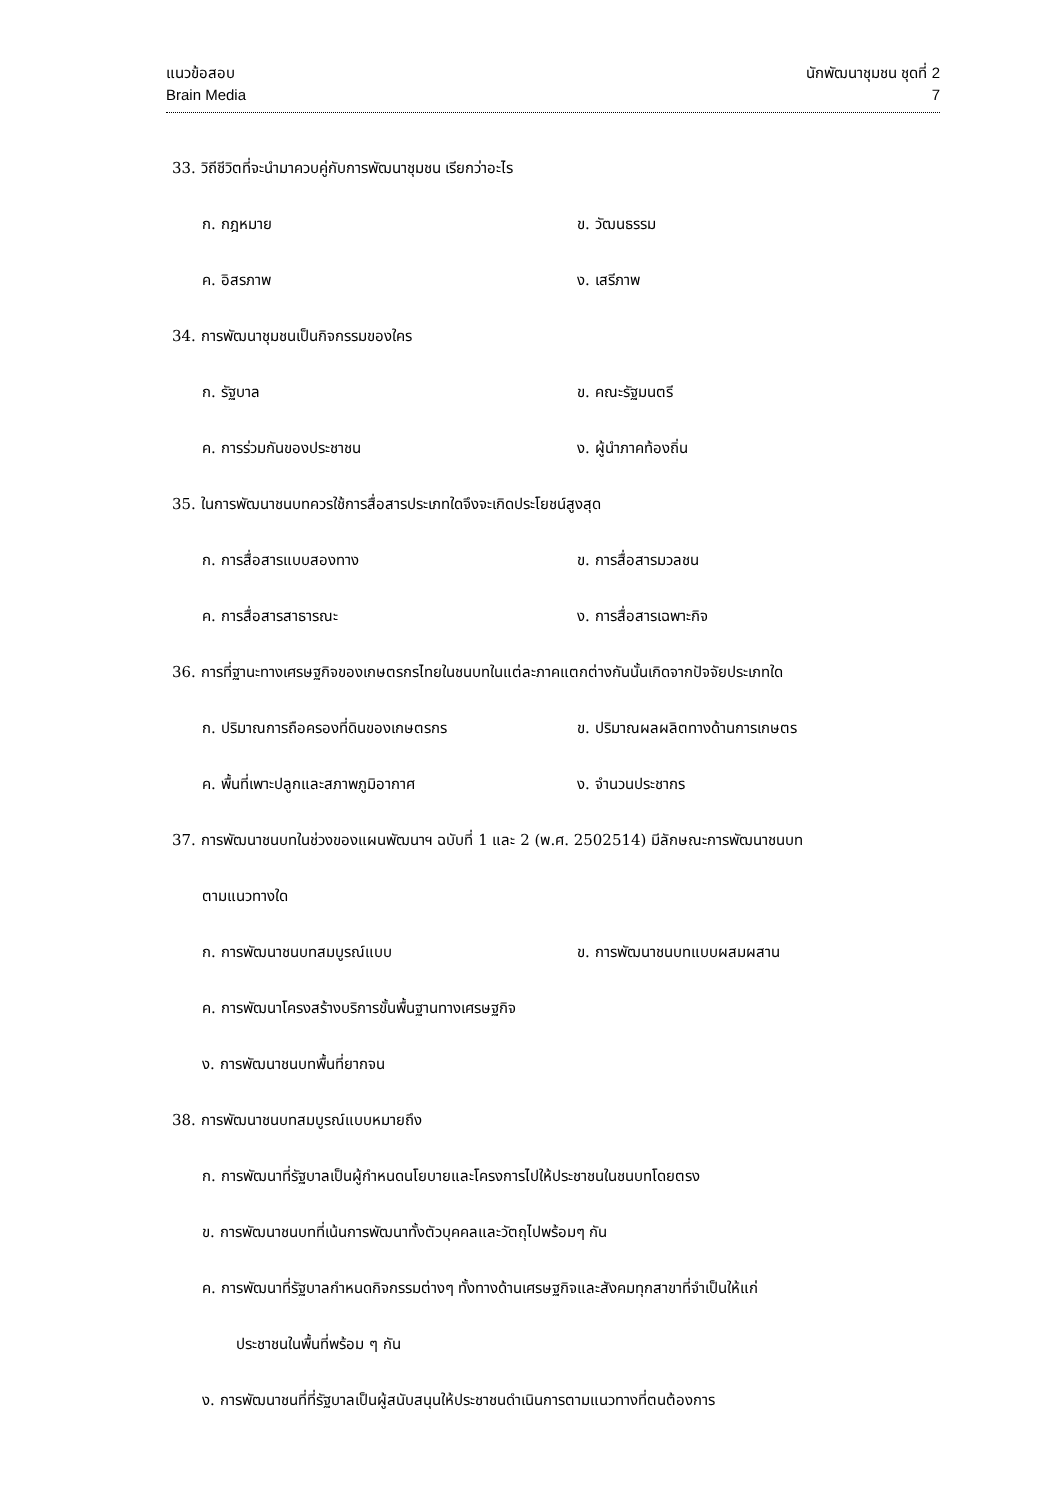แนวข้อสอบ นักพัฒนาชุมชน ชุดที่ 2
Brain Media 7
33. วิถีชีวิตที่จะนำมาควบคู่กับการพัฒนาชุมชน เรียกว่าอะไร
ก. กฎหมาย ข. วัฒนธรรม
ค. อิสรภาพ ง. เสรีภาพ
34. การพัฒนาชุมชนเป็นกิจกรรมของใคร
ก. รัฐบาล ข. คณะรัฐมนตรี
ค. การร่วมกันของประชาชน ง. ผู้นำภาคท้องถิ่น
35. ในการพัฒนาชนบทควรใช้การสื่อสารประเภทใดจึงจะเกิดประโยชน์สูงสุด
ก. การสื่อสารแบบสองทาง ข. การสื่อสารมวลชน
ค. การสื่อสารสาธารณะ ง. การสื่อสารเฉพาะกิจ
36. การที่ฐานะทางเศรษฐกิจของเกษตรกรไทยในชนบทในแต่ละภาคแตกต่างกันนั้นเกิดจากปัจจัยประเภทใด
ก. ปริมาณการถือครองที่ดินของเกษตรกร ข. ปริมาณผลผลิตทางด้านการเกษตร
ค. พื้นที่เพาะปลูกและสภาพภูมิอากาศ ง. จำนวนประชากร
37. การพัฒนาชนบทในช่วงของแผนพัฒนาฯ ฉบับที่ 1 และ 2 (พ.ศ. 2502514) มีลักษณะการพัฒนาชนบท
ตามแนวทางใด
ก. การพัฒนาชนบทสมบูรณ์แบบ ข. การพัฒนาชนบทแบบผสมผสาน
ค. การพัฒนาโครงสร้างบริการขั้นพื้นฐานทางเศรษฐกิจ
ง. การพัฒนาชนบทพื้นที่ยากจน
38. การพัฒนาชนบทสมบูรณ์แบบหมายถึง
ก. การพัฒนาที่รัฐบาลเป็นผู้กำหนดนโยบายและโครงการไปให้ประชาชนในชนบทโดยตรง
ข. การพัฒนาชนบทที่เน้นการพัฒนาทั้งตัวบุคคลและวัตถุไปพร้อมๆ กัน
ค. การพัฒนาที่รัฐบาลกำหนดกิจกรรมต่างๆ ทั้งทางด้านเศรษฐกิจและสังคมทุกสาขาที่จำเป็นให้แก่
ประชาชนในพื้นที่พร้อม ๆ กัน
ง. การพัฒนาชนที่ที่รัฐบาลเป็นผู้สนับสนุนให้ประชาชนดำเนินการตามแนวทางที่ตนต้องการ